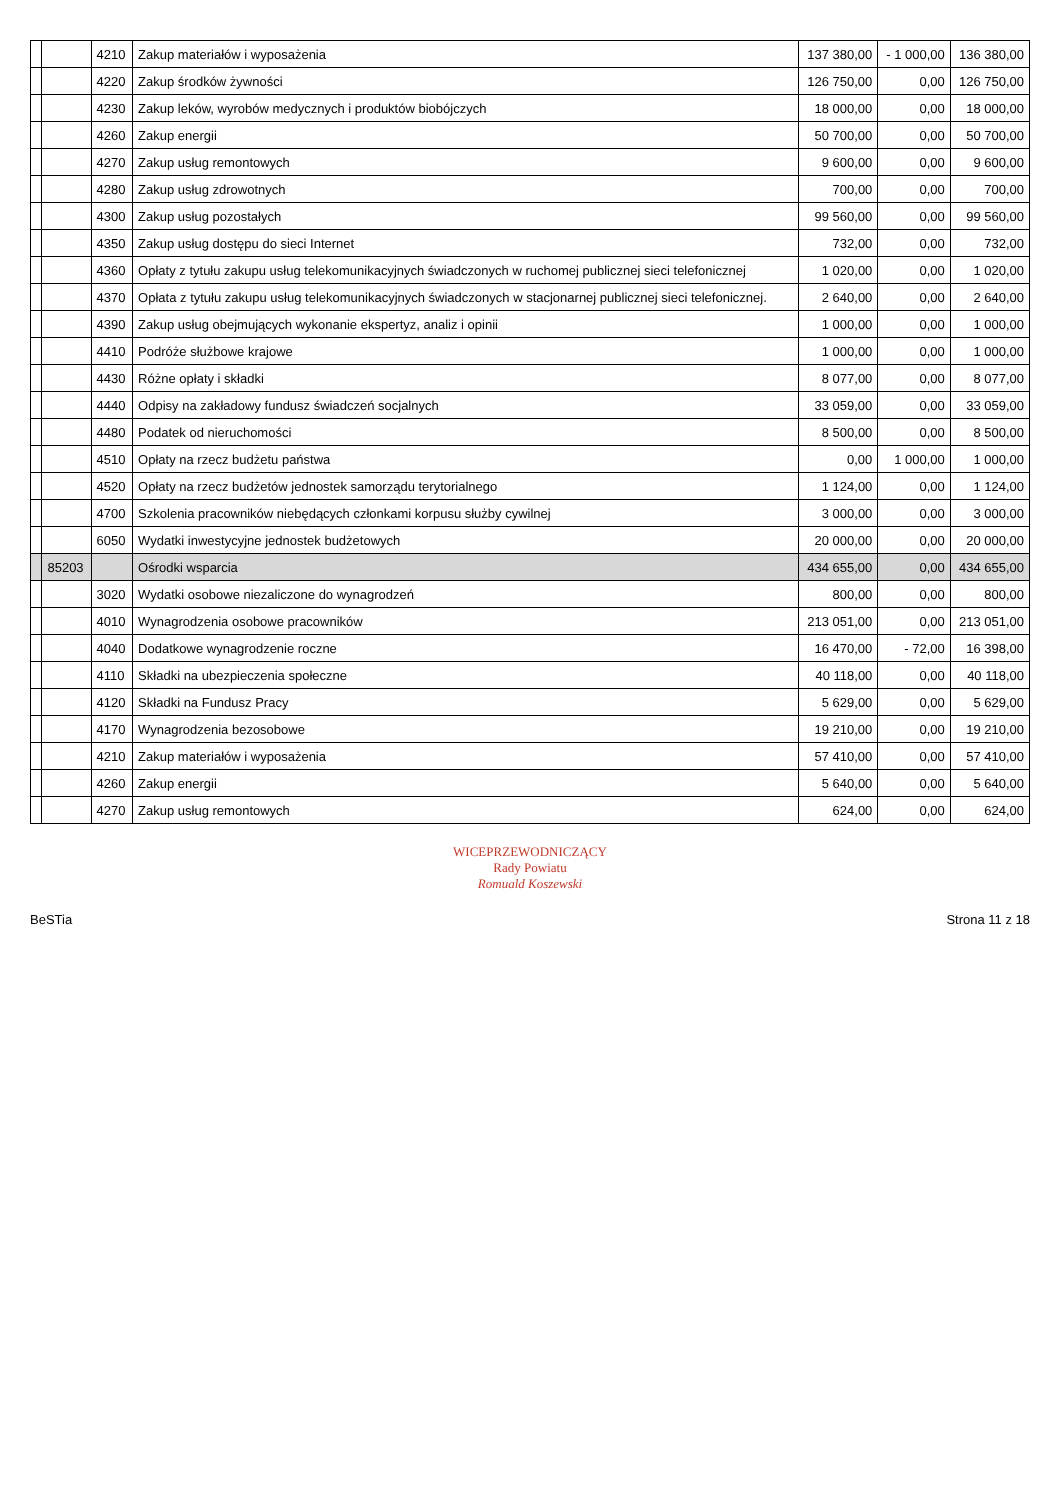| | | 4210 | Zakup materiałów i wyposażenia | 137 380,00 | - 1 000,00 | 136 380,00 |
| | | 4220 | Zakup środków żywności | 126 750,00 | 0,00 | 126 750,00 |
| | | 4230 | Zakup leków, wyrobów medycznych i produktów biobójczych | 18 000,00 | 0,00 | 18 000,00 |
| | | 4260 | Zakup energii | 50 700,00 | 0,00 | 50 700,00 |
| | | 4270 | Zakup usług remontowych | 9 600,00 | 0,00 | 9 600,00 |
| | | 4280 | Zakup usług zdrowotnych | 700,00 | 0,00 | 700,00 |
| | | 4300 | Zakup usług pozostałych | 99 560,00 | 0,00 | 99 560,00 |
| | | 4350 | Zakup usług dostępu do sieci Internet | 732,00 | 0,00 | 732,00 |
| | | 4360 | Opłaty z tytułu zakupu usług telekomunikacyjnych świadczonych w ruchomej publicznej sieci telefonicznej | 1 020,00 | 0,00 | 1 020,00 |
| | | 4370 | Opłata z tytułu zakupu usług telekomunikacyjnych świadczonych w stacjonarnej publicznej sieci telefonicznej. | 2 640,00 | 0,00 | 2 640,00 |
| | | 4390 | Zakup usług obejmujących wykonanie ekspertyz, analiz i opinii | 1 000,00 | 0,00 | 1 000,00 |
| | | 4410 | Podróże służbowe krajowe | 1 000,00 | 0,00 | 1 000,00 |
| | | 4430 | Różne opłaty i składki | 8 077,00 | 0,00 | 8 077,00 |
| | | 4440 | Odpisy na zakładowy fundusz świadczeń socjalnych | 33 059,00 | 0,00 | 33 059,00 |
| | | 4480 | Podatek od nieruchomości | 8 500,00 | 0,00 | 8 500,00 |
| | | 4510 | Opłaty na rzecz budżetu państwa | 0,00 | 1 000,00 | 1 000,00 |
| | | 4520 | Opłaty na rzecz budżetów jednostek samorządu terytorialnego | 1 124,00 | 0,00 | 1 124,00 |
| | | 4700 | Szkolenia pracowników niebędących członkami korpusu służby cywilnej | 3 000,00 | 0,00 | 3 000,00 |
| | | 6050 | Wydatki inwestycyjne jednostek budżetowych | 20 000,00 | 0,00 | 20 000,00 |
| | 85203 | | Ośrodki wsparcia | 434 655,00 | 0,00 | 434 655,00 |
| | | 3020 | Wydatki osobowe niezaliczone do wynagrodzeń | 800,00 | 0,00 | 800,00 |
| | | 4010 | Wynagrodzenia osobowe pracowników | 213 051,00 | 0,00 | 213 051,00 |
| | | 4040 | Dodatkowe wynagrodzenie roczne | 16 470,00 | - 72,00 | 16 398,00 |
| | | 4110 | Składki na ubezpieczenia społeczne | 40 118,00 | 0,00 | 40 118,00 |
| | | 4120 | Składki na Fundusz Pracy | 5 629,00 | 0,00 | 5 629,00 |
| | | 4170 | Wynagrodzenia bezosobowe | 19 210,00 | 0,00 | 19 210,00 |
| | | 4210 | Zakup materiałów i wyposażenia | 57 410,00 | 0,00 | 57 410,00 |
| | | 4260 | Zakup energii | 5 640,00 | 0,00 | 5 640,00 |
| | | 4270 | Zakup usług remontowych | 624,00 | 0,00 | 624,00 |
WICEPRZEWODNICZĄCY
Rady Powiatu
Romuald Koszewski
BeSTia Strona 11 z 18